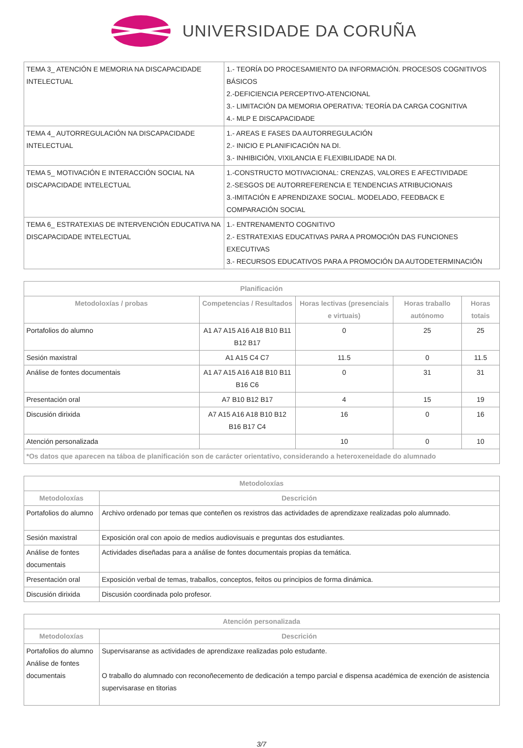UNIVERSIDADE DA CORUÑA
| TEMA 3_ ATENCIÓN E MEMORIA NA DISCAPACIDADE INTELECTUAL | 1.- TEORÍA DO PROCESAMIENTO DA INFORMACIÓN. PROCESOS COGNITIVOS BÁSICOS 2.-DEFICIENCIA PERCEPTIVO-ATENCIONAL 3.- LIMITACIÓN DA MEMORIA OPERATIVA: TEORÍA DA CARGA COGNITIVA 4.- MLP E DISCAPACIDADE |
| TEMA 4_ AUTORREGULACIÓN NA DISCAPACIDADE INTELECTUAL | 1.- AREAS E FASES DA AUTORREGULACIÓN 2.- INICIO E PLANIFICACIÓN NA DI. 3.- INHIBICIÓN, VIXILANCIA E FLEXIBILIDADE NA DI. |
| TEMA 5_ MOTIVACIÓN E INTERACCIÓN SOCIAL NA DISCAPACIDADE INTELECTUAL | 1.-CONSTRUCTO MOTIVACIONAL: CRENZAS, VALORES E AFECTIVIDADE 2.-SESGOS DE AUTORREFERENCIA E TENDENCIAS ATRIBUCIONAIS 3.-IMITACIÓN E APRENDIZAXE SOCIAL. MODELADO, FEEDBACK E COMPARACIÓN SOCIAL |
| TEMA 6_ ESTRATEXIAS DE INTERVENCIÓN EDUCATIVA NA DISCAPACIDADE INTELECTUAL | 1.- ENTRENAMENTO COGNITIVO 2.- ESTRATEXIAS EDUCATIVAS PARA A PROMOCIÓN DAS FUNCIONES EXECUTIVAS 3.- RECURSOS EDUCATIVOS PARA A PROMOCIÓN DA AUTODETERMINACIÓN |
| Planificación | | | | |
| --- | --- | --- | --- | --- |
| Metodoloxías / probas | Competencias / Resultados | Horas lectivas (presenciais e virtuais) | Horas traballo autónomo | Horas totais |
| Portafolios do alumno | A1 A7 A15 A16 A18 B10 B11 B12 B17 | 0 | 25 | 25 |
| Sesión maxistral | A1 A15 C4 C7 | 11.5 | 0 | 11.5 |
| Análise de fontes documentais | A1 A7 A15 A16 A18 B10 B11 B16 C6 | 0 | 31 | 31 |
| Presentación oral | A7 B10 B12 B17 | 4 | 15 | 19 |
| Discusión dirixida | A7 A15 A16 A18 B10 B12 B16 B17 C4 | 16 | 0 | 16 |
| Atención personalizada | | 10 | 0 | 10 |
| *Os datos que aparecen na táboa de planificación son de carácter orientativo, considerando a heteroxeneidade do alumnado | | | | |
| Metodoloxías | |
| --- | --- |
| Metodoloxías | Descrición |
| Portafolios do alumno | Archivo ordenado por temas que conteñen os rexistros das actividades de aprendizaxe realizadas polo alumnado. |
| Sesión maxistral | Exposición oral con apoio de medios audiovisuais e preguntas dos estudiantes. |
| Análise de fontes documentais | Actividades diseñadas para a análise de fontes documentais propias da temática. |
| Presentación oral | Exposición verbal de temas, traballos, conceptos, feitos ou principios de forma dinámica. |
| Discusión dirixida | Discusión coordinada polo profesor. |
| Atención personalizada | |
| --- | --- |
| Metodoloxías | Descrición |
| Portafolios do alumno Análise de fontes documentais | Supervisaranse as actividades de aprendizaxe realizadas polo estudante. O traballo do alumnado con reconoñecemento de dedicación a tempo parcial e dispensa académica de exención de asistencia supervisarase en titorias |
3/7